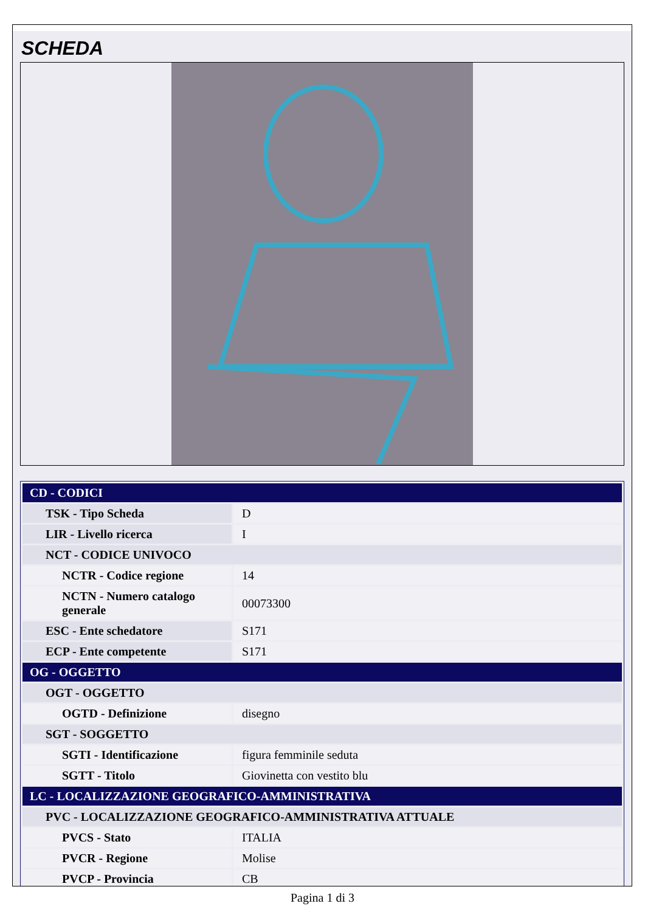SCHEDA
| CD - CODICI | |
| TSK - Tipo Scheda | D |
| LIR - Livello ricerca | I |
| NCT - CODICE UNIVOCO | |
| NCTR - Codice regione | 14 |
| NCTN - Numero catalogo generale | 00073300 |
| ESC - Ente schedatore | S171 |
| ECP - Ente competente | S171 |
| OG - OGGETTO | |
| OGT - OGGETTO | |
| OGTD - Definizione | disegno |
| SGT - SOGGETTO | |
| SGTI - Identificazione | figura femminile seduta |
| SGTT - Titolo | Giovinetta con vestito blu |
| LC - LOCALIZZAZIONE GEOGRAFICO-AMMINISTRATIVA | |
| PVC - LOCALIZZAZIONE GEOGRAFICO-AMMINISTRATIVA ATTUALE | |
| PVCS - Stato | ITALIA |
| PVCR - Regione | Molise |
| PVCP - Provincia | CB |
Pagina 1 di 3